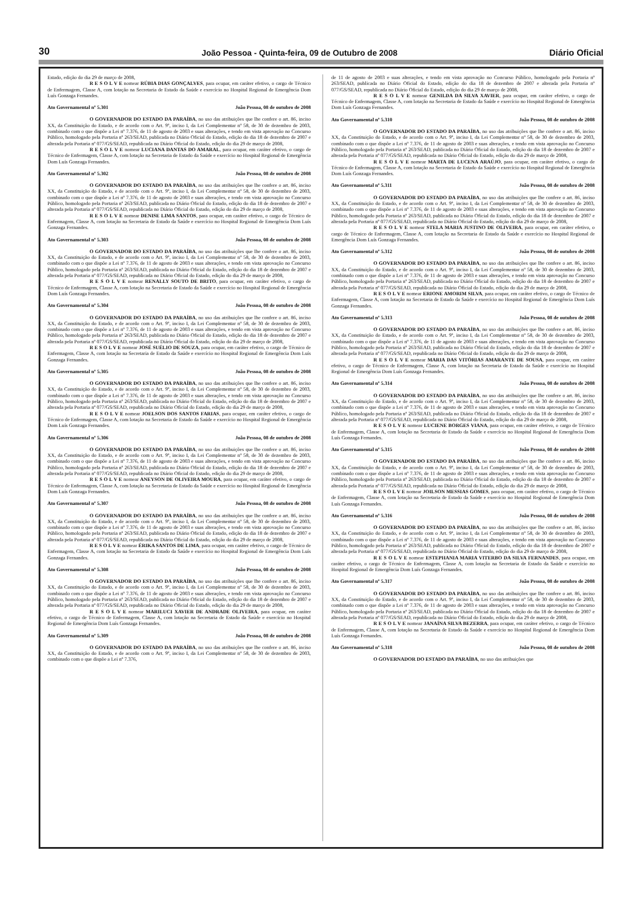30 João Pessoa - Quinta-feira, 09 de Outubro de 2008 Diário Oficial
Estado, edição do dia 29 de março de 2008,
R E S O L V E nomear RÚBIA DIAS GONÇALVES, para ocupar, em caráter efetivo, o cargo de Técnico de Enfermagem, Classe A, com lotação na Secretaria de Estado da Saúde e exercício no Hospital Regional de Emergência Dom Luís Gonzaga Fernandes.
Ato Governamental nº 5.301 João Pessoa, 08 de outubro de 2008
O GOVERNADOR DO ESTADO DA PARAÍBA, no uso das atribuições que lhe confere o art. 86, inciso XX, da Constituição do Estado, e de acordo com o Art. 9º, inciso I, da Lei Complementar nº 58, de 30 de dezembro de 2003, combinado com o que dispõe a Lei nº 7.376, de 11 de agosto de 2003 e suas alterações, e tendo em vista aprovação no Concurso Público, homologado pela Portaria nº 263/SEAD, publicada no Diário Oficial do Estado, edição do dia 18 de dezembro de 2007 e alterada pela Portaria nº 077/GS/SEAD, republicada no Diário Oficial do Estado, edição do dia 29 de março de 2008,
R E S O L V E nomear LUCIANA DANTAS DO AMARAL, para ocupar, em caráter efetivo, o cargo de Técnico de Enfermagem, Classe A, com lotação na Secretaria de Estado da Saúde e exercício no Hospital Regional de Emergência Dom Luís Gonzaga Fernandes.
Ato Governamental nº 5.302 João Pessoa, 08 de outubro de 2008
O GOVERNADOR DO ESTADO DA PARAÍBA, no uso das atribuições que lhe confere o art. 86, inciso XX, da Constituição do Estado, e de acordo com o Art. 9º, inciso I, da Lei Complementar nº 58, de 30 de dezembro de 2003, combinado com o que dispõe a Lei nº 7.376, de 11 de agosto de 2003 e suas alterações, e tendo em vista aprovação no Concurso Público, homologado pela Portaria nº 263/SEAD, publicada no Diário Oficial do Estado, edição do dia 18 de dezembro de 2007 e alterada pela Portaria nº 077/GS/SEAD, republicada no Diário Oficial do Estado, edição do dia 29 de março de 2008,
R E S O L V E nomear DENISE LIMA SANTOS, para ocupar, em caráter efetivo, o cargo de Técnico de Enfermagem, Classe A, com lotação na Secretaria de Estado da Saúde e exercício no Hospital Regional de Emergência Dom Luís Gonzaga Fernandes.
Ato Governamental nº 5.303 João Pessoa, 08 de outubro de 2008
O GOVERNADOR DO ESTADO DA PARAÍBA, no uso das atribuições que lhe confere o art. 86, inciso XX, da Constituição do Estado, e de acordo com o Art. 9º, inciso I, da Lei Complementar nº 58, de 30 de dezembro de 2003, combinado com o que dispõe a Lei nº 7.376, de 11 de agosto de 2003 e suas alterações, e tendo em vista aprovação no Concurso Público, homologado pela Portaria nº 263/SEAD, publicada no Diário Oficial do Estado, edição do dia 18 de dezembro de 2007 e alterada pela Portaria nº 077/GS/SEAD, republicada no Diário Oficial do Estado, edição do dia 29 de março de 2008,
R E S O L V E nomear RENALLY SOUTO DE BRITO, para ocupar, em caráter efetivo, o cargo de Técnico de Enfermagem, Classe A, com lotação na Secretaria de Estado da Saúde e exercício no Hospital Regional de Emergência Dom Luís Gonzaga Fernandes.
Ato Governamental nº 5.304 João Pessoa, 08 de outubro de 2008
O GOVERNADOR DO ESTADO DA PARAÍBA, no uso das atribuições que lhe confere o art. 86, inciso XX, da Constituição do Estado, e de acordo com o Art. 9º, inciso I, da Lei Complementar nº 58, de 30 de dezembro de 2003, combinado com o que dispõe a Lei nº 7.376, de 11 de agosto de 2003 e suas alterações, e tendo em vista aprovação no Concurso Público, homologado pela Portaria nº 263/SEAD, publicada no Diário Oficial do Estado, edição do dia 18 de dezembro de 2007 e alterada pela Portaria nº 077/GS/SEAD, republicada no Diário Oficial do Estado, edição do dia 29 de março de 2008,
R E S O L V E nomear JOSÉ SUÉLIO DE SOUZA, para ocupar, em caráter efetivo, o cargo de Técnico de Enfermagem, Classe A, com lotação na Secretaria de Estado da Saúde e exercício no Hospital Regional de Emergência Dom Luís Gonzaga Fernandes.
Ato Governamental nº 5.305 João Pessoa, 08 de outubro de 2008
O GOVERNADOR DO ESTADO DA PARAÍBA, no uso das atribuições que lhe confere o art. 86, inciso XX, da Constituição do Estado, e de acordo com o Art. 9º, inciso I, da Lei Complementar nº 58, de 30 de dezembro de 2003, combinado com o que dispõe a Lei nº 7.376, de 11 de agosto de 2003 e suas alterações, e tendo em vista aprovação no Concurso Público, homologado pela Portaria nº 263/SEAD, publicada no Diário Oficial do Estado, edição do dia 18 de dezembro de 2007 e alterada pela Portaria nº 077/GS/SEAD, republicada no Diário Oficial do Estado, edição do dia 29 de março de 2008,
R E S O L V E nomear JOELSON DOS SANTOS FARIAS, para ocupar, em caráter efetivo, o cargo de Técnico de Enfermagem, Classe A, com lotação na Secretaria de Estado da Saúde e exercício no Hospital Regional de Emergência Dom Luís Gonzaga Fernandes.
Ato Governamental nº 5.306 João Pessoa, 08 de outubro de 2008
O GOVERNADOR DO ESTADO DA PARAÍBA, no uso das atribuições que lhe confere o art. 86, inciso XX, da Constituição do Estado, e de acordo com o Art. 9º, inciso I, da Lei Complementar nº 58, de 30 de dezembro de 2003, combinado com o que dispõe a Lei nº 7.376, de 11 de agosto de 2003 e suas alterações, e tendo em vista aprovação no Concurso Público, homologado pela Portaria nº 263/SEAD, publicada no Diário Oficial do Estado, edição do dia 18 de dezembro de 2007 e alterada pela Portaria nº 077/GS/SEAD, republicada no Diário Oficial do Estado, edição do dia 29 de março de 2008,
R E S O L V E nomear ANEYSON DE OLIVEIRA MOURA, para ocupar, em caráter efetivo, o cargo de Técnico de Enfermagem, Classe A, com lotação na Secretaria de Estado da Saúde e exercício no Hospital Regional de Emergência Dom Luís Gonzaga Fernandes.
Ato Governamental nº 5.307 João Pessoa, 08 de outubro de 2008
O GOVERNADOR DO ESTADO DA PARAÍBA, no uso das atribuições que lhe confere o art. 86, inciso XX, da Constituição do Estado, e de acordo com o Art. 9º, inciso I, da Lei Complementar nº 58, de 30 de dezembro de 2003, combinado com o que dispõe a Lei nº 7.376, de 11 de agosto de 2003 e suas alterações, e tendo em vista aprovação no Concurso Público, homologado pela Portaria nº 263/SEAD, publicada no Diário Oficial do Estado, edição do dia 18 de dezembro de 2007 e alterada pela Portaria nº 077/GS/SEAD, republicada no Diário Oficial do Estado, edição do dia 29 de março de 2008,
R E S O L V E nomear ÉRIKA SANTOS DE LIMA, para ocupar, em caráter efetivo, o cargo de Técnico de Enfermagem, Classe A, com lotação na Secretaria de Estado da Saúde e exercício no Hospital Regional de Emergência Dom Luís Gonzaga Fernandes.
Ato Governamental nº 5.308 João Pessoa, 08 de outubro de 2008
O GOVERNADOR DO ESTADO DA PARAÍBA, no uso das atribuições que lhe confere o art. 86, inciso XX, da Constituição do Estado, e de acordo com o Art. 9º, inciso I, da Lei Complementar nº 58, de 30 de dezembro de 2003, combinado com o que dispõe a Lei nº 7.376, de 11 de agosto de 2003 e suas alterações, e tendo em vista aprovação no Concurso Público, homologado pela Portaria nº 263/SEAD, publicada no Diário Oficial do Estado, edição do dia 18 de dezembro de 2007 e alterada pela Portaria nº 077/GS/SEAD, republicada no Diário Oficial do Estado, edição do dia 29 de março de 2008,
R E S O L V E nomear MARILUCI XAVIER DE ANDRADE OLIVEIRA, para ocupar, em caráter efetivo, o cargo de Técnico de Enfermagem, Classe A, com lotação na Secretaria de Estado da Saúde e exercício no Hospital Regional de Emergência Dom Luís Gonzaga Fernandes.
Ato Governamental nº 5.309 João Pessoa, 08 de outubro de 2008
O GOVERNADOR DO ESTADO DA PARAÍBA, no uso das atribuições que lhe confere o art. 86, inciso XX, da Constituição do Estado, e de acordo com o Art. 9º, inciso I, da Lei Complementar nº 58, de 30 de dezembro de 2003, combinado com o que dispõe a Lei nº 7.376,
de 11 de agosto de 2003 e suas alterações, e tendo em vista aprovação no Concurso Público, homologado pela Portaria nº 263/SEAD, publicada no Diário Oficial do Estado, edição do dia 18 de dezembro de 2007 e alterada pela Portaria nº 077/GS/SEAD, republicada no Diário Oficial do Estado, edição do dia 29 de março de 2008,
R E S O L V E nomear GENILDA DA SILVA XAVIER, para ocupar, em caráter efetivo, o cargo de Técnico de Enfermagem, Classe A, com lotação na Secretaria de Estado da Saúde e exercício no Hospital Regional de Emergência Dom Luís Gonzaga Fernandes.
Ato Governamental nº 5.310 João Pessoa, 08 de outubro de 2008
O GOVERNADOR DO ESTADO DA PARAÍBA, no uso das atribuições que lhe confere o art. 86, inciso XX, da Constituição do Estado, e de acordo com o Art. 9º, inciso I, da Lei Complementar nº 58, de 30 de dezembro de 2003, combinado com o que dispõe a Lei nº 7.376, de 11 de agosto de 2003 e suas alterações, e tendo em vista aprovação no Concurso Público, homologado pela Portaria nº 263/SEAD, publicada no Diário Oficial do Estado, edição do dia 18 de dezembro de 2007 e alterada pela Portaria nº 077/GS/SEAD, republicada no Diário Oficial do Estado, edição do dia 29 de março de 2008,
R E S O L V E nomear MARTA DE LUCENA ARAÚJO, para ocupar, em caráter efetivo, o cargo de Técnico de Enfermagem, Classe A, com lotação na Secretaria de Estado da Saúde e exercício no Hospital Regional de Emergência Dom Luís Gonzaga Fernandes.
Ato Governamental nº 5.311 João Pessoa, 08 de outubro de 2008
O GOVERNADOR DO ESTADO DA PARAÍBA, no uso das atribuições que lhe confere o art. 86, inciso XX, da Constituição do Estado, e de acordo com o Art. 9º, inciso I, da Lei Complementar nº 58, de 30 de dezembro de 2003, combinado com o que dispõe a Lei nº 7.376, de 11 de agosto de 2003 e suas alterações, e tendo em vista aprovação no Concurso Público, homologado pela Portaria nº 263/SEAD, publicada no Diário Oficial do Estado, edição do dia 18 de dezembro de 2007 e alterada pela Portaria nº 077/GS/SEAD, republicada no Diário Oficial do Estado, edição do dia 29 de março de 2008,
R E S O L V E nomear STELA MARIA JUSTINO DE OLIVEIRA, para ocupar, em caráter efetivo, o cargo de Técnico de Enfermagem, Classe A, com lotação na Secretaria de Estado da Saúde e exercício no Hospital Regional de Emergência Dom Luís Gonzaga Fernandes.
Ato Governamental nº 5.312 João Pessoa, 08 de outubro de 2008
O GOVERNADOR DO ESTADO DA PARAÍBA, no uso das atribuições que lhe confere o art. 86, inciso XX, da Constituição do Estado, e de acordo com o Art. 9º, inciso I, da Lei Complementar nº 58, de 30 de dezembro de 2003, combinado com o que dispõe a Lei nº 7.376, de 11 de agosto de 2003 e suas alterações, e tendo em vista aprovação no Concurso Público, homologado pela Portaria nº 263/SEAD, publicada no Diário Oficial do Estado, edição do dia 18 de dezembro de 2007 e alterada pela Portaria nº 077/GS/SEAD, republicada no Diário Oficial do Estado, edição do dia 29 de março de 2008,
R E S O L V E nomear ERIONE AMORIM SILVA, para ocupar, em caráter efetivo, o cargo de Técnico de Enfermagem, Classe A, com lotação na Secretaria de Estado da Saúde e exercício no Hospital Regional de Emergência Dom Luís Gonzaga Fernandes.
Ato Governamental nº 5.313 João Pessoa, 08 de outubro de 2008
O GOVERNADOR DO ESTADO DA PARAÍBA, no uso das atribuições que lhe confere o art. 86, inciso XX, da Constituição do Estado, e de acordo com o Art. 9º, inciso I, da Lei Complementar nº 58, de 30 de dezembro de 2003, combinado com o que dispõe a Lei nº 7.376, de 11 de agosto de 2003 e suas alterações, e tendo em vista aprovação no Concurso Público, homologado pela Portaria nº 263/SEAD, publicada no Diário Oficial do Estado, edição do dia 18 de dezembro de 2007 e alterada pela Portaria nº 077/GS/SEAD, republicada no Diário Oficial do Estado, edição do dia 29 de março de 2008,
R E S O L V E nomear MARIA DAS VITÓRIAS AMARANTE DE SOUSA, para ocupar, em caráter efetivo, o cargo de Técnico de Enfermagem, Classe A, com lotação na Secretaria de Estado da Saúde e exercício no Hospital Regional de Emergência Dom Luís Gonzaga Fernandes.
Ato Governamental nº 5.314 João Pessoa, 08 de outubro de 2008
O GOVERNADOR DO ESTADO DA PARAÍBA, no uso das atribuições que lhe confere o art. 86, inciso XX, da Constituição do Estado, e de acordo com o Art. 9º, inciso I, da Lei Complementar nº 58, de 30 de dezembro de 2003, combinado com o que dispõe a Lei nº 7.376, de 11 de agosto de 2003 e suas alterações, e tendo em vista aprovação no Concurso Público, homologado pela Portaria nº 263/SEAD, publicada no Diário Oficial do Estado, edição do dia 18 de dezembro de 2007 e alterada pela Portaria nº 077/GS/SEAD, republicada no Diário Oficial do Estado, edição do dia 29 de março de 2008,
R E S O L V E nomear LUCIENE BORGES VIANA, para ocupar, em caráter efetivo, o cargo de Técnico de Enfermagem, Classe A, com lotação na Secretaria de Estado da Saúde e exercício no Hospital Regional de Emergência Dom Luís Gonzaga Fernandes.
Ato Governamental nº 5.315 João Pessoa, 08 de outubro de 2008
O GOVERNADOR DO ESTADO DA PARAÍBA, no uso das atribuições que lhe confere o art. 86, inciso XX, da Constituição do Estado, e de acordo com o Art. 9º, inciso I, da Lei Complementar nº 58, de 30 de dezembro de 2003, combinado com o que dispõe a Lei nº 7.376, de 11 de agosto de 2003 e suas alterações, e tendo em vista aprovação no Concurso Público, homologado pela Portaria nº 263/SEAD, publicada no Diário Oficial do Estado, edição do dia 18 de dezembro de 2007 e alterada pela Portaria nº 077/GS/SEAD, republicada no Diário Oficial do Estado, edição do dia 29 de março de 2008,
R E S O L V E nomear JOILSON MESSIAS GOMES, para ocupar, em caráter efetivo, o cargo de Técnico de Enfermagem, Classe A, com lotação na Secretaria de Estado da Saúde e exercício no Hospital Regional de Emergência Dom Luís Gonzaga Fernandes.
Ato Governamental nº 5.316 João Pessoa, 08 de outubro de 2008
O GOVERNADOR DO ESTADO DA PARAÍBA, no uso das atribuições que lhe confere o art. 86, inciso XX, da Constituição do Estado, e de acordo com o Art. 9º, inciso I, da Lei Complementar nº 58, de 30 de dezembro de 2003, combinado com o que dispõe a Lei nº 7.376, de 11 de agosto de 2003 e suas alterações, e tendo em vista aprovação no Concurso Público, homologado pela Portaria nº 263/SEAD, publicada no Diário Oficial do Estado, edição do dia 18 de dezembro de 2007 e alterada pela Portaria nº 077/GS/SEAD, republicada no Diário Oficial do Estado, edição do dia 29 de março de 2008,
R E S O L V E nomear ESTEPHANIA MARIA VITERBO DA SILVA FERNANDES, para ocupar, em caráter efetivo, o cargo de Técnico de Enfermagem, Classe A, com lotação na Secretaria de Estado da Saúde e exercício no Hospital Regional de Emergência Dom Luís Gonzaga Fernandes.
Ato Governamental nº 5.317 João Pessoa, 08 de outubro de 2008
O GOVERNADOR DO ESTADO DA PARAÍBA, no uso das atribuições que lhe confere o art. 86, inciso XX, da Constituição do Estado, e de acordo com o Art. 9º, inciso I, da Lei Complementar nº 58, de 30 de dezembro de 2003, combinado com o que dispõe a Lei nº 7.376, de 11 de agosto de 2003 e suas alterações, e tendo em vista aprovação no Concurso Público, homologado pela Portaria nº 263/SEAD, publicada no Diário Oficial do Estado, edição do dia 18 de dezembro de 2007 e alterada pela Portaria nº 077/GS/SEAD, republicada no Diário Oficial do Estado, edição do dia 29 de março de 2008,
R E S O L V E nomear JANAÍNA SILVA BEZERRA, para ocupar, em caráter efetivo, o cargo de Técnico de Enfermagem, Classe A, com lotação na Secretaria de Estado da Saúde e exercício no Hospital Regional de Emergência Dom Luís Gonzaga Fernandes.
Ato Governamental nº 5.318 João Pessoa, 08 de outubro de 2008
O GOVERNADOR DO ESTADO DA PARAÍBA, no uso das atribuições que